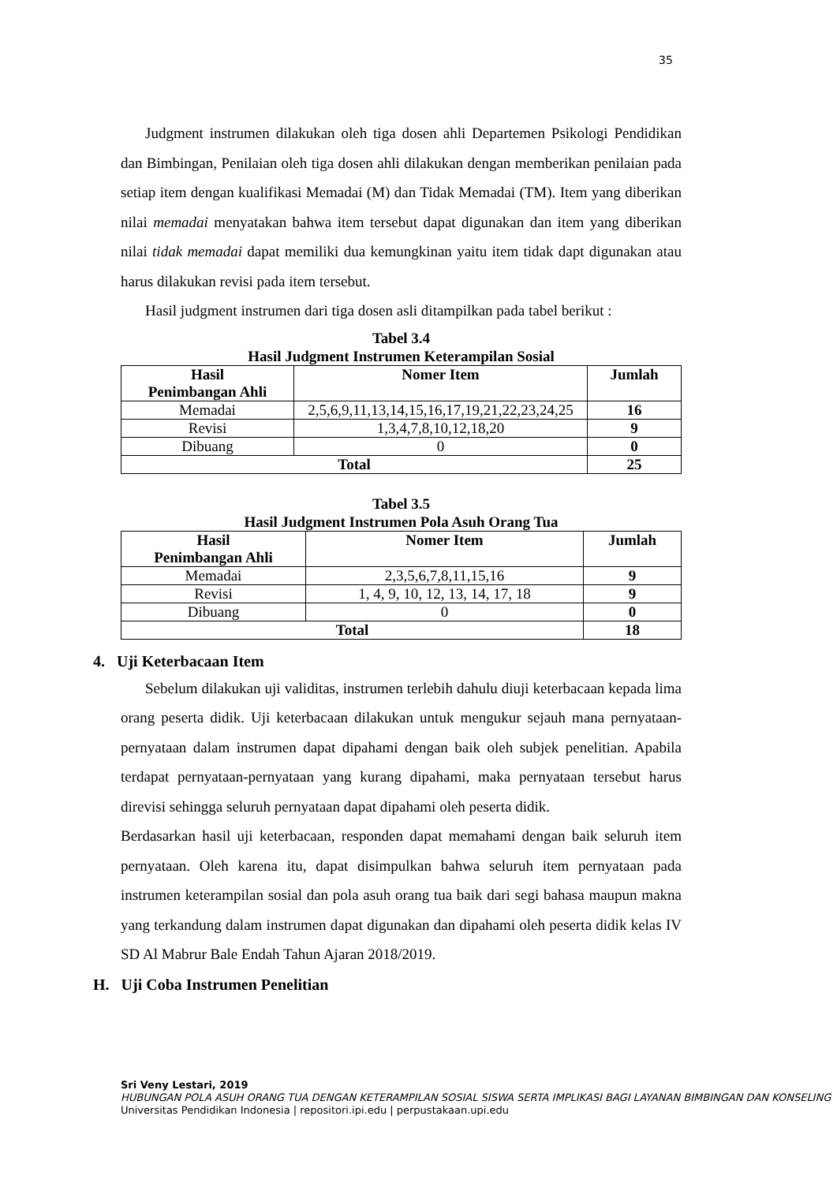35
Judgment instrumen dilakukan oleh tiga dosen ahli Departemen Psikologi Pendidikan dan Bimbingan, Penilaian oleh tiga dosen ahli dilakukan dengan memberikan penilaian pada setiap item dengan kualifikasi Memadai (M) dan Tidak Memadai (TM). Item yang diberikan nilai memadai menyatakan bahwa item tersebut dapat digunakan dan item yang diberikan nilai tidak memadai dapat memiliki dua kemungkinan yaitu item tidak dapt digunakan atau harus dilakukan revisi pada item tersebut.
Hasil judgment instrumen dari tiga dosen asli ditampilkan pada tabel berikut :
Tabel 3.4
Hasil Judgment Instrumen Keterampilan Sosial
| Hasil Penimbangan Ahli | Nomer Item | Jumlah |
| --- | --- | --- |
| Memadai | 2,5,6,9,11,13,14,15,16,17,19,21,22,23,24,25 | 16 |
| Revisi | 1,3,4,7,8,10,12,18,20 | 9 |
| Dibuang | 0 | 0 |
| Total | | 25 |
Tabel 3.5
Hasil Judgment Instrumen Pola Asuh Orang Tua
| Hasil Penimbangan Ahli | Nomer Item | Jumlah |
| --- | --- | --- |
| Memadai | 2,3,5,6,7,8,11,15,16 | 9 |
| Revisi | 1, 4, 9, 10, 12, 13, 14, 17, 18 | 9 |
| Dibuang | 0 | 0 |
| Total | | 18 |
4. Uji Keterbacaan Item
Sebelum dilakukan uji validitas, instrumen terlebih dahulu diuji keterbacaan kepada lima orang peserta didik. Uji keterbacaan dilakukan untuk mengukur sejauh mana pernyataan-pernyataan dalam instrumen dapat dipahami dengan baik oleh subjek penelitian. Apabila terdapat pernyataan-pernyataan yang kurang dipahami, maka pernyataan tersebut harus direvisi sehingga seluruh pernyataan dapat dipahami oleh peserta didik.
Berdasarkan hasil uji keterbacaan, responden dapat memahami dengan baik seluruh item pernyataan. Oleh karena itu, dapat disimpulkan bahwa seluruh item pernyataan pada instrumen keterampilan sosial dan pola asuh orang tua baik dari segi bahasa maupun makna yang terkandung dalam instrumen dapat digunakan dan dipahami oleh peserta didik kelas IV SD Al Mabrur Bale Endah Tahun Ajaran 2018/2019.
H. Uji Coba Instrumen Penelitian
Sri Veny Lestari, 2019
HUBUNGAN POLA ASUH ORANG TUA DENGAN KETERAMPILAN SOSIAL SISWA SERTA IMPLIKASI BAGI LAYANAN BIMBINGAN DAN KONSELING
Universitas Pendidikan Indonesia | repositori.ipi.edu | perpustakaan.upi.edu